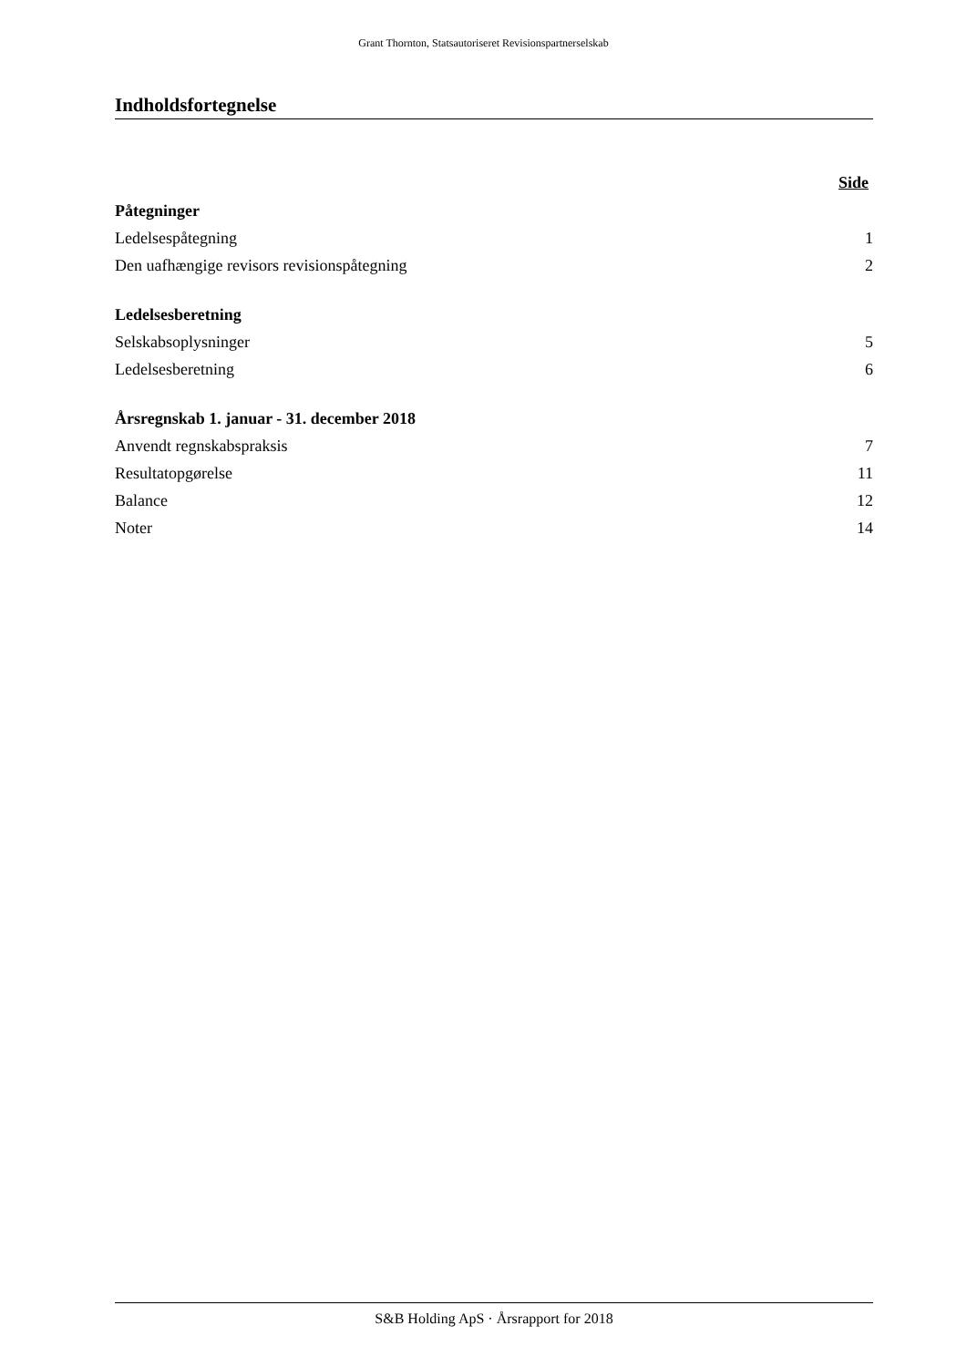Grant Thornton, Statsautoriseret Revisionspartnerselskab
Indholdsfortegnelse
| | Side |
| Påtegninger | |
| Ledelsespåtegning | 1 |
| Den uafhængige revisors revisionspåtegning | 2 |
| Ledelsesberetning | |
| Selskabsoplysninger | 5 |
| Ledelsesberetning | 6 |
| Årsregnskab 1. januar - 31. december 2018 | |
| Anvendt regnskabspraksis | 7 |
| Resultatopgørelse | 11 |
| Balance | 12 |
| Noter | 14 |
S&B Holding ApS · Årsrapport for 2018